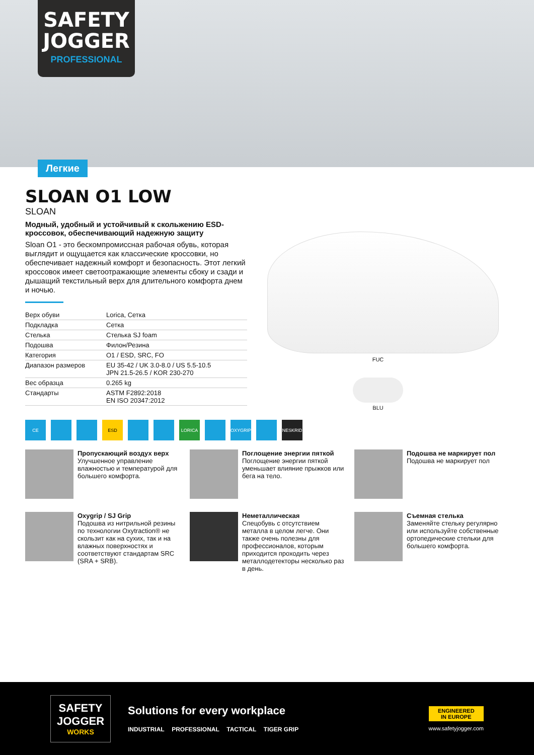SAFETY
JOGGER
PROFESSIONAL
Легкие
SLOAN O1 LOW
SLOAN
Модный, удобный и устойчивый к скольжению ESD-кроссовок, обеспечивающий надежную защиту
Sloan O1 - это бескомпромиссная рабочая обувь, которая выглядит и ощущается как классические кроссовки, но обеспечивает надежный комфорт и безопасность. Этот легкий кроссовок имеет светоотражающие элементы сбоку и сзади и дышащий текстильный верх для длительного комфорта днем и ночью.
| Верх обуви | Lorica, Сетка |
| Подкладка | Сетка |
| Стелька | Стелька SJ foam |
| Подошва | Филон/Резина |
| Категория | O1 / ESD, SRC, FO |
| Диапазон размеров | EU 35-42 / UK 3.0-8.0 / US 5.5-10.5 JPN 21.5-26.5 / KOR 230-270 |
| Вес образца | 0.265 kg |
| Стандарты | ASTM F2892:2018 EN ISO 20347:2012 |
FUC
BLU
CE ESD LORICA OXYGRIP NESKRID
Пропускающий воздух верх
Улучшенное управление влажностью и температурой для большего комфорта.
Поглощение энергии пяткой
Поглощение энергии пяткой уменьшает влияние прыжков или бега на тело.
Подошва не маркирует пол
Подошва не маркирует пол
Oxygrip / SJ Grip
Подошва из нитрильной резины по технологии Oxytraction® не скользит как на сухих, так и на влажных поверхностях и соответствуют стандартам SRC (SRA + SRB).
Неметаллическая
Спецобувь с отсутствием металла в целом легче. Они также очень полезны для профессионалов, которым приходится проходить через металлодетекторы несколько раз в день.
Съемная стелька
Заменяйте стельку регулярно или используйте собственные ортопедические стельки для большего комфорта.
SAFETY JOGGER
WORKS
Solutions for every workplace
INDUSTRIAL PROFESSIONAL TACTICAL TIGER GRIP
ENGINEERED
IN EUROPE
www.safetyjogger.com